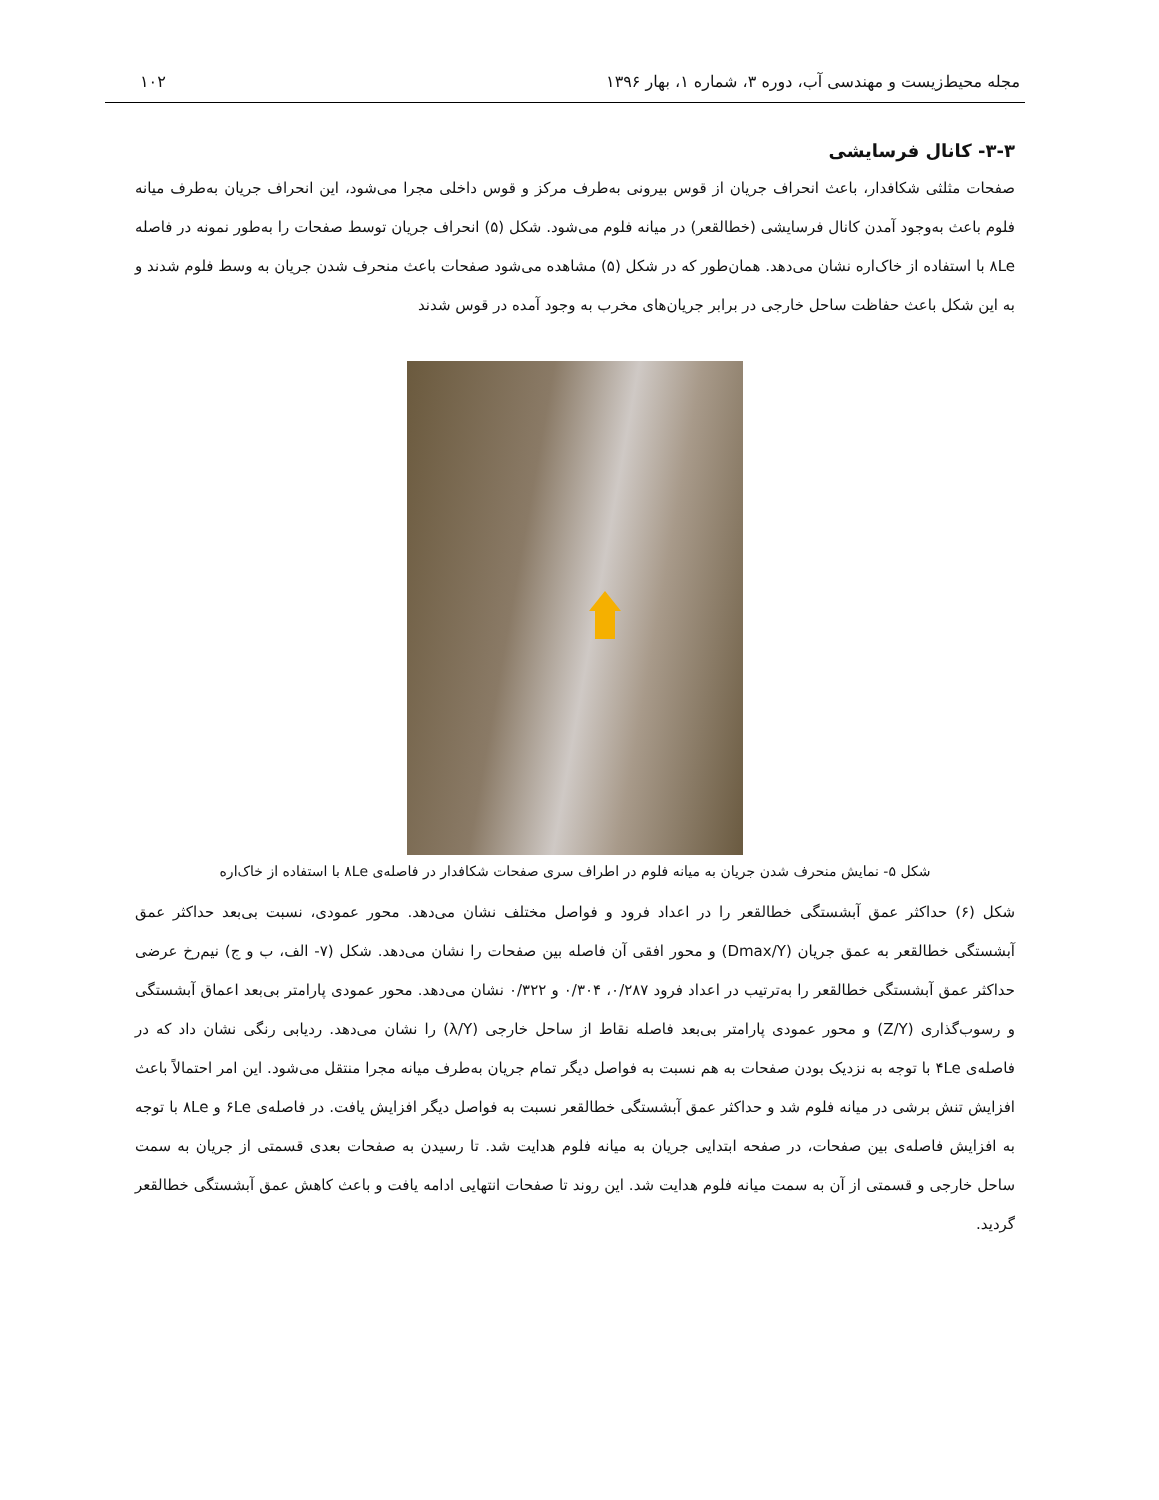مجله محیط‌زیست و مهندسی آب، دوره ۳، شماره ۱، بهار ۱۳۹۶ ۱۰۲
۳-۳- کانال فرسایشی
صفحات مثلثی شکافدار، باعث انحراف جریان از قوس بیرونی به‌طرف مرکز و قوس داخلی مجرا می‌شود، این انحراف جریان به‌طرف میانه فلوم باعث به‌وجود آمدن کانال فرسایشی (خطالقعر) در میانه فلوم می‌شود. شکل (۵) انحراف جریان توسط صفحات را به‌طور نمونه در فاصله ۸Le با استفاده از خاک‌اره نشان می‌دهد. همان‌طور که در شکل (۵) مشاهده می‌شود صفحات باعث منحرف شدن جریان به وسط فلوم شدند و به این شکل باعث حفاظت ساحل خارجی در برابر جریان‌های مخرب به وجود آمده در قوس شدند
شکل ۵- نمایش منحرف شدن جریان به میانه فلوم در اطراف سری صفحات شکافدار در فاصله‌ی ۸Le با استفاده از خاک‌اره
شکل (۶) حداکثر عمق آبشستگی خطالقعر را در اعداد فرود و فواصل مختلف نشان می‌دهد. محور عمودی، نسبت بی‌بعد حداکثر عمق آبشستگی خطالقعر به عمق جریان (Dmax/Y) و محور افقی آن فاصله بین صفحات را نشان می‌دهد. شکل (۷- الف، ب و ج) نیم‌رخ عرضی حداکثر عمق آبشستگی خطالقعر را به‌ترتیب در اعداد فرود ۰/۲۸۷، ۰/۳۰۴ و ۰/۳۲۲ نشان می‌دهد. محور عمودی پارامتر بی‌بعد اعماق آبشستگی و رسوب‌گذاری (Z/Y) و محور عمودی پارامتر بی‌بعد فاصله نقاط از ساحل خارجی (λ/Y) را نشان می‌دهد. ردیابی رنگی نشان داد که در فاصله‌ی ۴Le با توجه به نزدیک بودن صفحات به هم نسبت به فواصل دیگر تمام جریان به‌طرف میانه مجرا منتقل می‌شود. این امر احتمالاً باعث افزایش تنش برشی در میانه فلوم شد و حداکثر عمق آبشستگی خطالقعر نسبت به فواصل دیگر افزایش یافت. در فاصله‌ی ۶Le و ۸Le با توجه به افزایش فاصله‌ی بین صفحات، در صفحه ابتدایی جریان به میانه فلوم هدایت شد. تا رسیدن به صفحات بعدی قسمتی از جریان به سمت ساحل خارجی و قسمتی از آن به سمت میانه فلوم هدایت شد. این روند تا صفحات انتهایی ادامه یافت و باعث کاهش عمق آبشستگی خطالقعر گردید.